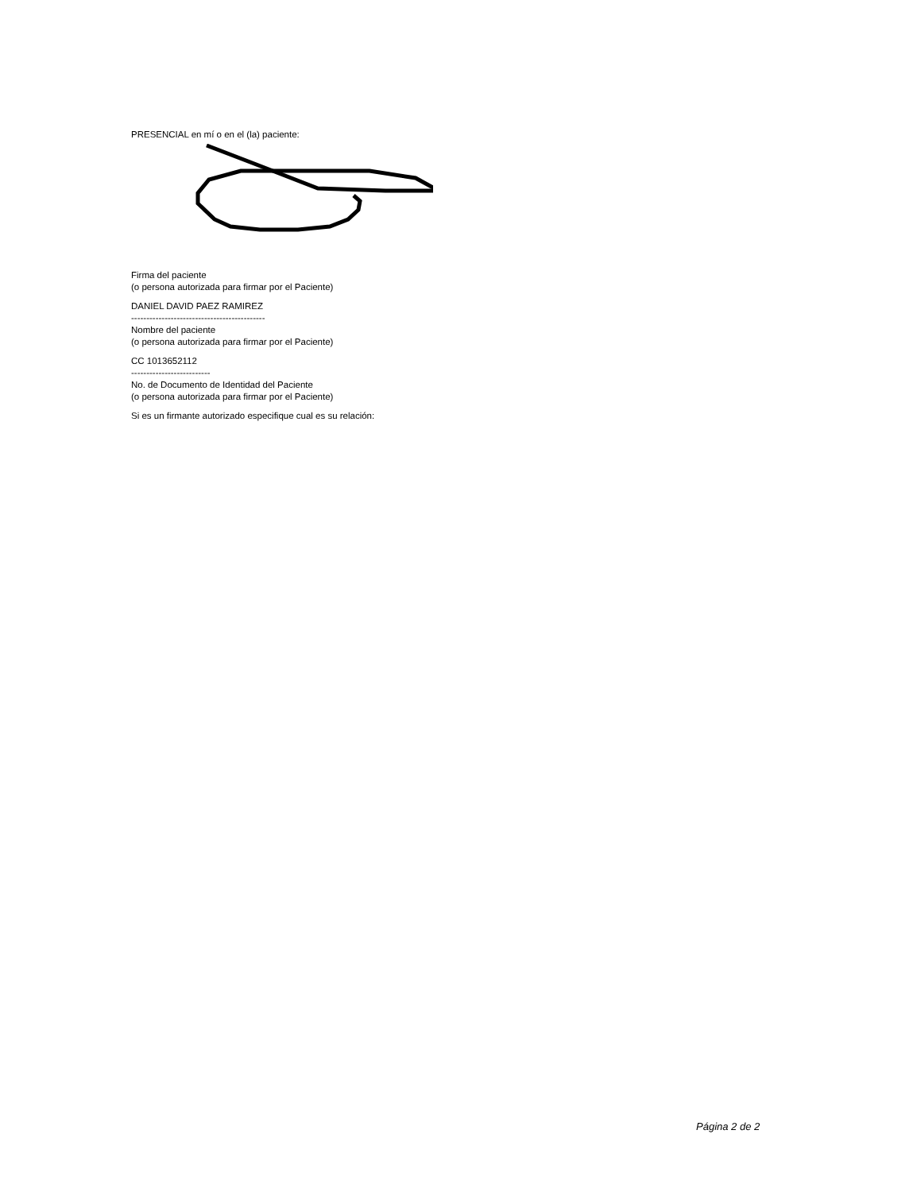PRESENCIAL en mí o en el (la) paciente:
Firma del paciente
(o persona autorizada para firmar por el Paciente)
DANIEL DAVID PAEZ RAMIREZ
--------------------------------------------
Nombre del paciente
(o persona autorizada para firmar por el Paciente)
CC 1013652112
--------------------------
No. de Documento de Identidad del Paciente
(o persona autorizada para firmar por el Paciente)
Si es un firmante autorizado especifique cual es su relación:
Página 2 de 2